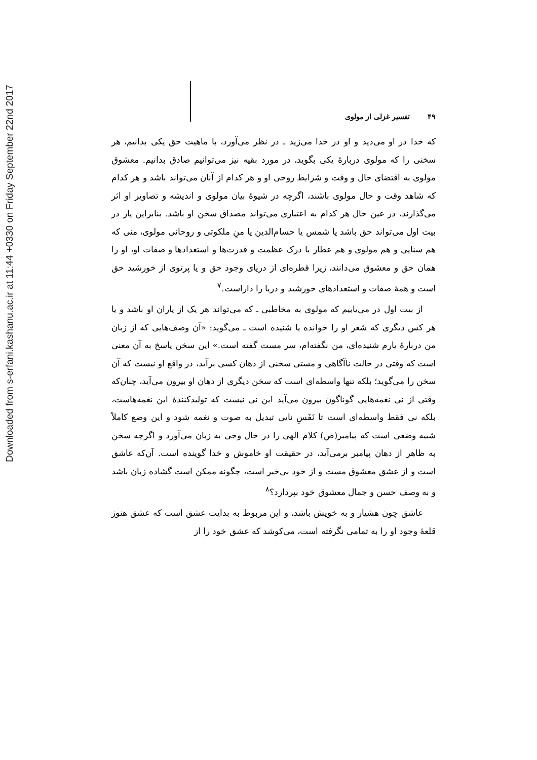Downloaded from s-erfani.kashanu.ac.ir at 11:44 +0330 on Friday September 22nd 2017
۴۹ تفسیر غزلی از مولوی
که خدا در او می‌دید و او در خدا می‌زید ـ در نظر می‌آورد، با ماهیت حق یکی بدانیم، هر سخنی را که مولوی دربارهٔ یکی بگوید، در مورد بقیه نیز می‌توانیم صادق بدانیم. معشوق مولوی به اقتضای حال و وقت و شرایط روحی او و هر کدام از آنان می‌تواند باشد و هر کدام که شاهد وقت و حال مولوی باشند، اگرچه در شیوهٔ بیان مولوی و اندیشه و تصاویر او اثر می‌گذارند، در عین حال هر کدام به اعتباری می‌تواند مصداق سخن او باشد. بنابراین یار در بیت اول می‌تواند حق باشد یا شمس یا حسام‌الدین یا منِ ملکوتی و روحانی مولوی، منی که هم سنایی و هم مولوی و هم عطار با درک عظمت و قدرت‌ها و استعدادها و صفات او، او را همان حق و معشوق می‌دانند، زیرا قطره‌ای از دریای وجود حق و یا پرتوی از خورشید حق است و همهٔ صفات و استعدادهای خورشید و دریا را داراست.<sup>۷</sup>
از بیت اول در می‌یابیم که مولوی به مخاطبی ـ که می‌تواند هر یک از یاران او باشد و یا هر کس دیگری که شعر او را خوانده یا شنیده است ـ می‌گوید: «آن وصف‌هایی که از زبان من دربارهٔ یارم شنیده‌ای، من نگفته‌ام، سر مست گفته است.» این سخن پاسخ به آن معنی است که وقتی در حالت ناآگاهی و مستی سخنی از دهان کسی برآید، در واقع او نیست که آن سخن را می‌گوید؛ بلکه تنها واسطه‌ای است که سخن دیگری از دهان او بیرون می‌آید، چنان‌که وقتی از نی نغمه‌هایی گوناگون بیرون می‌آید این نی نیست که تولیدکنندهٔ این نغمه‌هاست، بلکه نی فقط واسطه‌ای است تا نَفَسِ نایی تبدیل به صوت و نغمه شود و این وضع کاملاً شبیه وضعی است که پیامبر(ص) کلام الهی را در حال وحی به زبان می‌آورد و اگرچه سخن به ظاهر از دهان پیامبر برمی‌آید، در حقیقت او خاموش و خدا گوینده است. آن‌که عاشق است و از عشق معشوق مست و از خود بی‌خبر است، چگونه ممکن است گشاده زبان باشد و به وصف حسن و جمال معشوق خود بپردازد؟<sup>۸</sup>
عاشق چون هشیار و به خویش باشد، و این مربوط به بدایت عشق است که عشق هنوز قلعهٔ وجود او را به تمامی نگرفته است، می‌کوشد که عشق خود را از